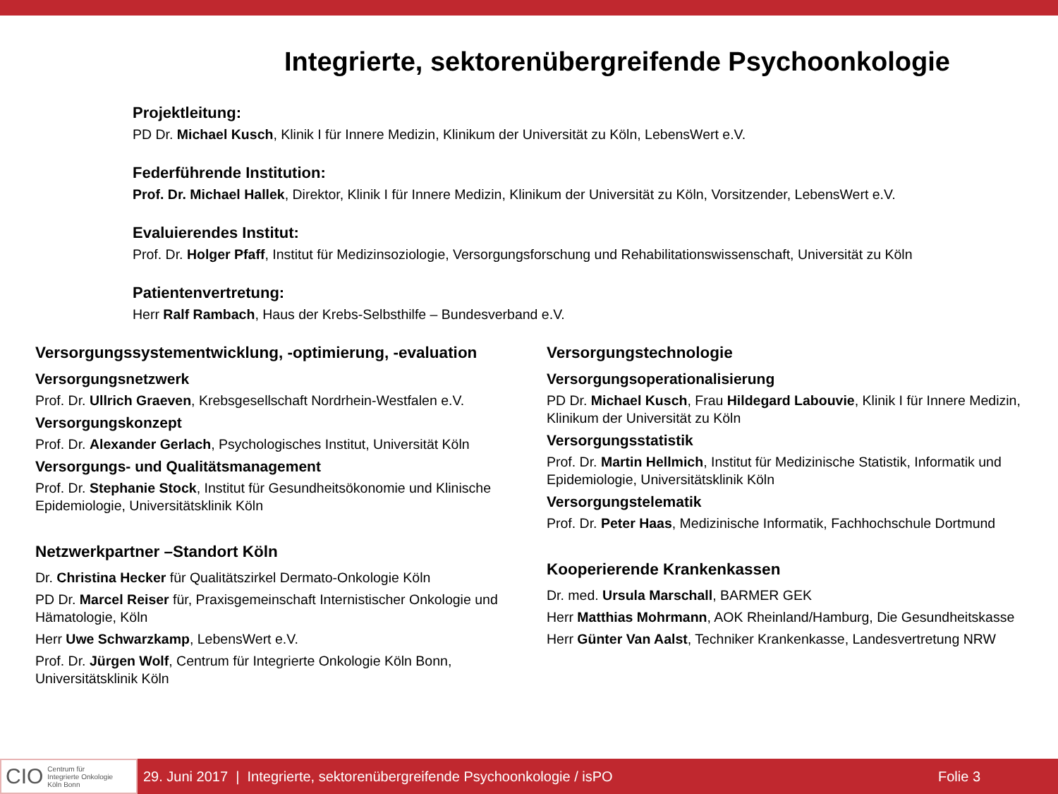Integrierte, sektorenübergreifende Psychoonkologie
Projektleitung:
PD Dr. Michael Kusch, Klinik I für Innere Medizin, Klinikum der Universität zu Köln, LebensWert e.V.
Federführende Institution:
Prof. Dr. Michael Hallek, Direktor, Klinik I für Innere Medizin, Klinikum der Universität zu Köln, Vorsitzender, LebensWert e.V.
Evaluierendes Institut:
Prof. Dr. Holger Pfaff, Institut für Medizinsoziologie, Versorgungsforschung und Rehabilitationswissenschaft, Universität zu Köln
Patientenvertretung:
Herr Ralf Rambach, Haus der Krebs-Selbsthilfe – Bundesverband e.V.
Versorgungssystementwicklung, -optimierung, -evaluation
Versorgungsnetzwerk
Prof. Dr. Ullrich Graeven, Krebsgesellschaft Nordrhein-Westfalen e.V.
Versorgungskonzept
Prof. Dr. Alexander Gerlach, Psychologisches Institut, Universität Köln
Versorgungs- und Qualitätsmanagement
Prof. Dr. Stephanie Stock, Institut für Gesundheitsökonomie und Klinische Epidemiologie, Universitätsklinik Köln
Netzwerkpartner –Standort Köln
Dr. Christina Hecker für Qualitätszirkel Dermato-Onkologie Köln
PD Dr. Marcel Reiser für, Praxisgemeinschaft Internistischer Onkologie und Hämatologie, Köln
Herr Uwe Schwarzkamp, LebensWert e.V.
Prof. Dr. Jürgen Wolf, Centrum für Integrierte Onkologie Köln Bonn, Universitätsklinik Köln
Versorgungstechnologie
Versorgungsoperationalisierung
PD Dr. Michael Kusch, Frau Hildegard Labouvie, Klinik I für Innere Medizin, Klinikum der Universität zu Köln
Versorgungsstatistik
Prof. Dr. Martin Hellmich, Institut für Medizinische Statistik, Informatik und Epidemiologie, Universitätsklinik Köln
Versorgungstelematik
Prof. Dr. Peter Haas, Medizinische Informatik, Fachhochschule Dortmund
Kooperierende Krankenkassen
Dr. med. Ursula Marschall, BARMER GEK
Herr Matthias Mohrmann, AOK Rheinland/Hamburg, Die Gesundheitskasse
Herr Günter Van Aalst, Techniker Krankenkasse, Landesvertretung NRW
CIO Centrum für
Integrierte Onkologie
Köln Bonn
29. Juni 2017 | Integrierte, sektorenübergreifende Psychoonkologie / isPO Folie 3